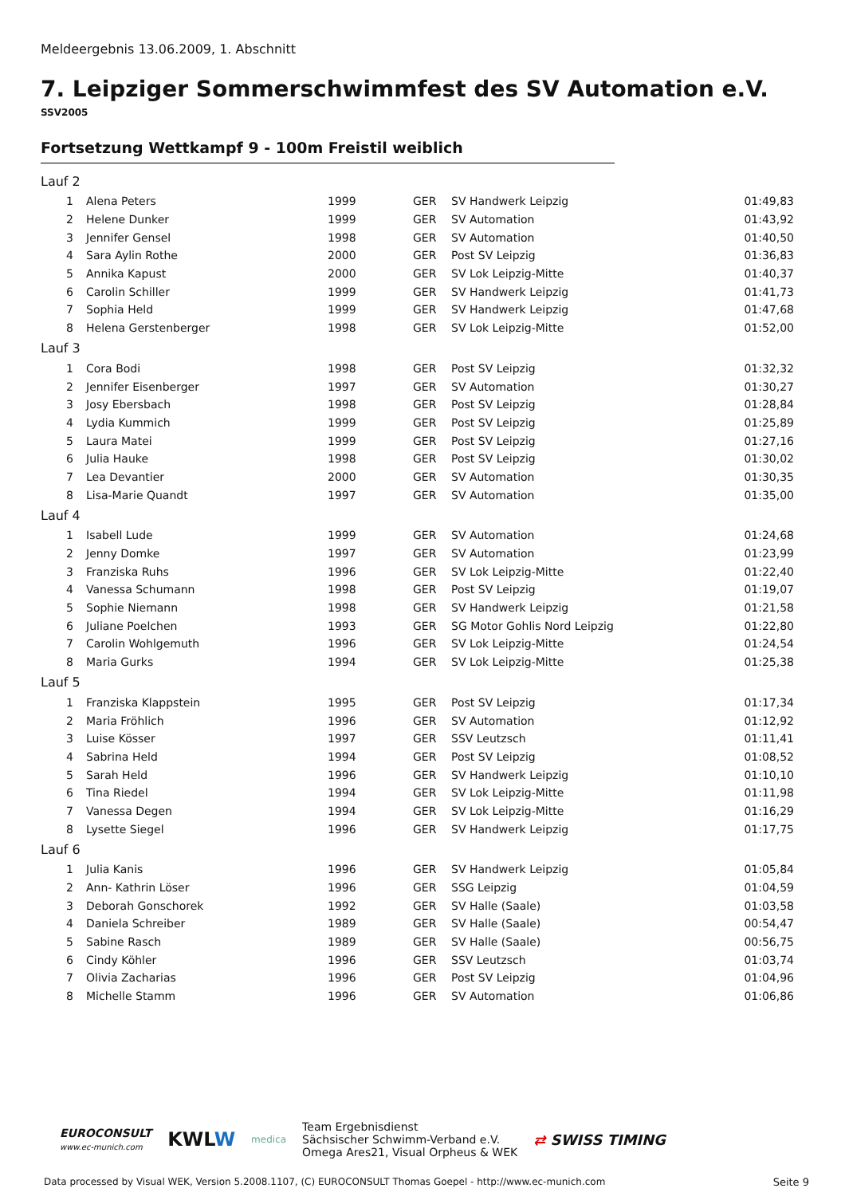Meldeergebnis 13.06.2009, 1. Abschnitt
7. Leipziger Sommerschwimmfest des SV Automation e.V.
SSV2005
Fortsetzung Wettkampf 9 - 100m Freistil weiblich
| Lauf 2 | | | | | |
| 1 | Alena Peters | 1999 | GER | SV Handwerk Leipzig | 01:49,83 |
| 2 | Helene Dunker | 1999 | GER | SV Automation | 01:43,92 |
| 3 | Jennifer Gensel | 1998 | GER | SV Automation | 01:40,50 |
| 4 | Sara Aylin Rothe | 2000 | GER | Post SV Leipzig | 01:36,83 |
| 5 | Annika Kapust | 2000 | GER | SV Lok Leipzig-Mitte | 01:40,37 |
| 6 | Carolin Schiller | 1999 | GER | SV Handwerk Leipzig | 01:41,73 |
| 7 | Sophia Held | 1999 | GER | SV Handwerk Leipzig | 01:47,68 |
| 8 | Helena Gerstenberger | 1998 | GER | SV Lok Leipzig-Mitte | 01:52,00 |
| Lauf 3 | | | | | |
| 1 | Cora Bodi | 1998 | GER | Post SV Leipzig | 01:32,32 |
| 2 | Jennifer Eisenberger | 1997 | GER | SV Automation | 01:30,27 |
| 3 | Josy Ebersbach | 1998 | GER | Post SV Leipzig | 01:28,84 |
| 4 | Lydia Kummich | 1999 | GER | Post SV Leipzig | 01:25,89 |
| 5 | Laura Matei | 1999 | GER | Post SV Leipzig | 01:27,16 |
| 6 | Julia Hauke | 1998 | GER | Post SV Leipzig | 01:30,02 |
| 7 | Lea Devantier | 2000 | GER | SV Automation | 01:30,35 |
| 8 | Lisa-Marie Quandt | 1997 | GER | SV Automation | 01:35,00 |
| Lauf 4 | | | | | |
| 1 | Isabell Lude | 1999 | GER | SV Automation | 01:24,68 |
| 2 | Jenny Domke | 1997 | GER | SV Automation | 01:23,99 |
| 3 | Franziska Ruhs | 1996 | GER | SV Lok Leipzig-Mitte | 01:22,40 |
| 4 | Vanessa Schumann | 1998 | GER | Post SV Leipzig | 01:19,07 |
| 5 | Sophie Niemann | 1998 | GER | SV Handwerk Leipzig | 01:21,58 |
| 6 | Juliane Poelchen | 1993 | GER | SG Motor Gohlis Nord Leipzig | 01:22,80 |
| 7 | Carolin Wohlgemuth | 1996 | GER | SV Lok Leipzig-Mitte | 01:24,54 |
| 8 | Maria Gurks | 1994 | GER | SV Lok Leipzig-Mitte | 01:25,38 |
| Lauf 5 | | | | | |
| 1 | Franziska Klappstein | 1995 | GER | Post SV Leipzig | 01:17,34 |
| 2 | Maria Fröhlich | 1996 | GER | SV Automation | 01:12,92 |
| 3 | Luise Kösser | 1997 | GER | SSV Leutzsch | 01:11,41 |
| 4 | Sabrina Held | 1994 | GER | Post SV Leipzig | 01:08,52 |
| 5 | Sarah Held | 1996 | GER | SV Handwerk Leipzig | 01:10,10 |
| 6 | Tina Riedel | 1994 | GER | SV Lok Leipzig-Mitte | 01:11,98 |
| 7 | Vanessa Degen | 1994 | GER | SV Lok Leipzig-Mitte | 01:16,29 |
| 8 | Lysette Siegel | 1996 | GER | SV Handwerk Leipzig | 01:17,75 |
| Lauf 6 | | | | | |
| 1 | Julia Kanis | 1996 | GER | SV Handwerk Leipzig | 01:05,84 |
| 2 | Ann- Kathrin Löser | 1996 | GER | SSG Leipzig | 01:04,59 |
| 3 | Deborah Gonschorek | 1992 | GER | SV Halle (Saale) | 01:03,58 |
| 4 | Daniela Schreiber | 1989 | GER | SV Halle (Saale) | 00:54,47 |
| 5 | Sabine Rasch | 1989 | GER | SV Halle (Saale) | 00:56,75 |
| 6 | Cindy Köhler | 1996 | GER | SSV Leutzsch | 01:03,74 |
| 7 | Olivia Zacharias | 1996 | GER | Post SV Leipzig | 01:04,96 |
| 8 | Michelle Stamm | 1996 | GER | SV Automation | 01:06,86 |
EUROCONSULT
www.ec-munich.com
KWLW
medica
Team Ergebnisdienst
Sächsischer Schwimm-Verband e.V.
Omega Ares21, Visual Orpheus & WEK
⇄ SWISS TIMING
Data processed by Visual WEK, Version 5.2008.1107, (C) EUROCONSULT Thomas Goepel - http://www.ec-munich.com
Seite 9